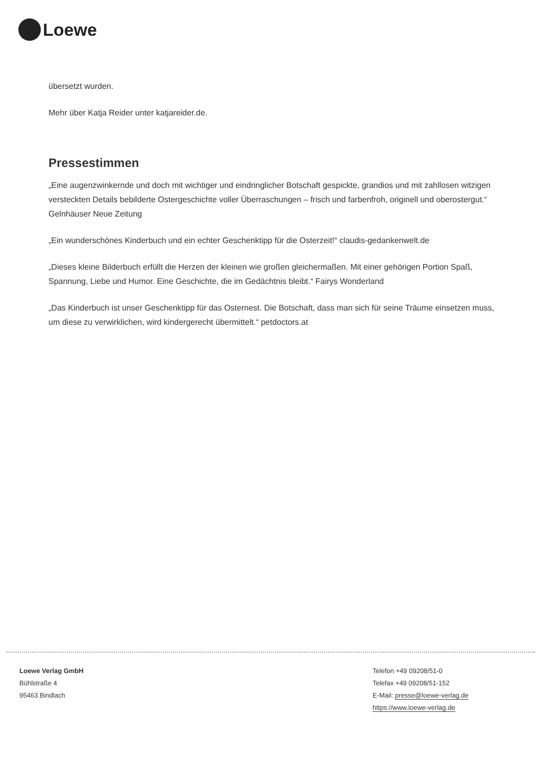Loewe
übersetzt wurden.
Mehr über Katja Reider unter katjareider.de.
Pressestimmen
„Eine augenzwinkernde und doch mit wichtiger und eindringlicher Botschaft gespickte, grandios und mit zahllosen witzigen versteckten Details bebilderte Ostergeschichte voller Überraschungen – frisch und farbenfroh, originell und oberostergut.“ Gelnhäuser Neue Zeitung
„Ein wunderschönes Kinderbuch und ein echter Geschenktipp für die Osterzeit!“ claudis-gedankenwelt.de
„Dieses kleine Bilderbuch erfüllt die Herzen der kleinen wie großen gleichermaßen. Mit einer gehörigen Portion Spaß, Spannung, Liebe und Humor. Eine Geschichte, die im Gedächtnis bleibt.“ Fairys Wonderland
„Das Kinderbuch ist unser Geschenktipp für das Osternest. Die Botschaft, dass man sich für seine Träume einsetzen muss, um diese zu verwirklichen, wird kindergerecht übermittelt.“ petdoctors.at
Loewe Verlag GmbH
Bühlstraße 4
95463 Bindlach
Telefon +49 09208/51-0
Telefax +49 09208/51-152
E-Mail: presse@loewe-verlag.de
https://www.loewe-verlag.de